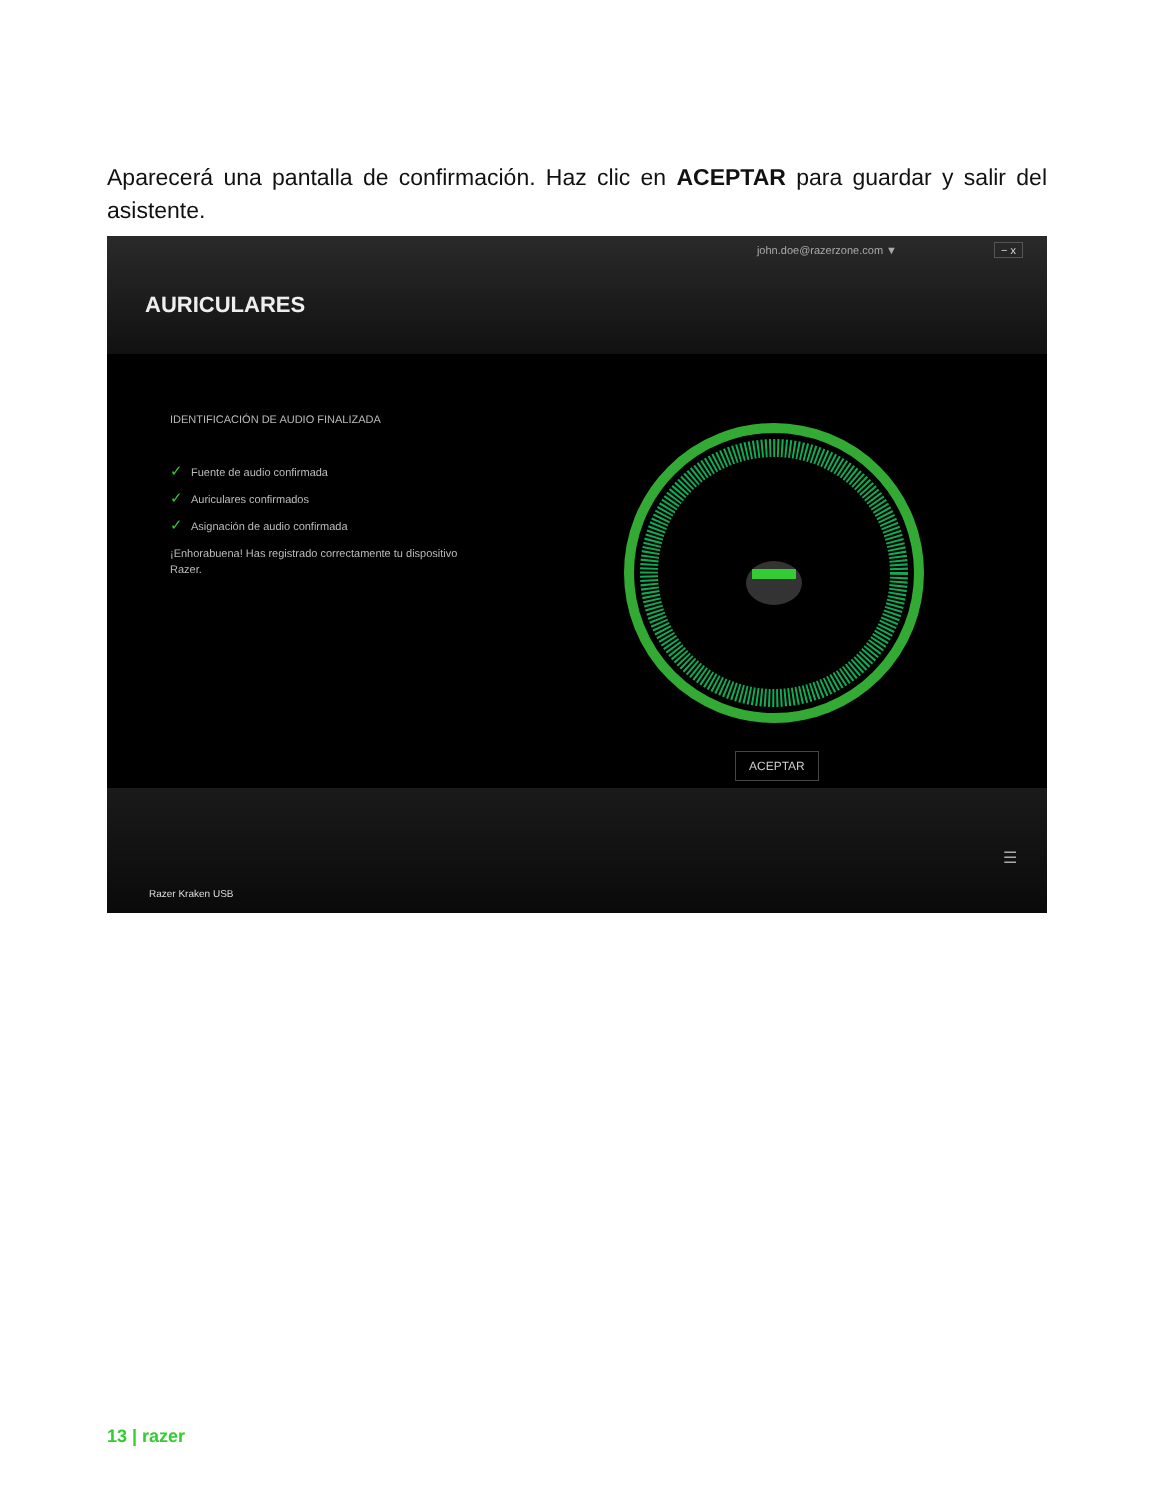Aparecerá una pantalla de confirmación. Haz clic en ACEPTAR para guardar y salir del asistente.
john.doe@razerzone.com ▼ − x
AURICULARES
IDENTIFICACIÓN DE AUDIO FINALIZADA
✓ Fuente de audio confirmada
✓ Auriculares confirmados
✓ Asignación de audio confirmada
¡Enhorabuena! Has registrado correctamente tu dispositivo Razer.
ACEPTAR
Razer Kraken USB
☰
13 | razer